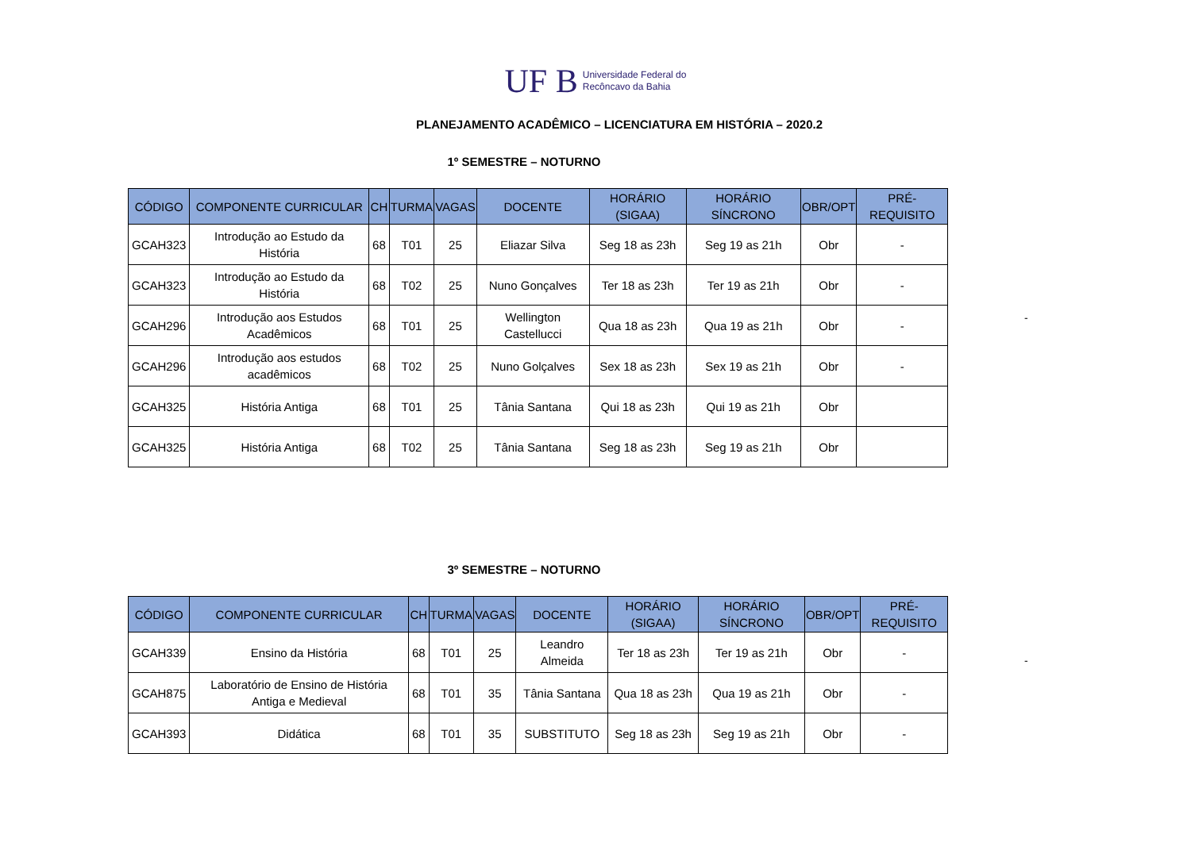UF B Universidade Federal do
Recôncavo da Bahia
PLANEJAMENTO ACADÊMICO – LICENCIATURA EM HISTÓRIA – 2020.2
1º SEMESTRE – NOTURNO
| CÓDIGO | COMPONENTE CURRICULAR | CH | TURMA | VAGAS | DOCENTE | HORÁRIO (SIGAA) | HORÁRIO SÍNCRONO | OBR/OPT | PRÉ-REQUISITO |
| --- | --- | --- | --- | --- | --- | --- | --- | --- | --- |
| GCAH323 | Introdução ao Estudo da História | 68 | T01 | 25 | Eliazar Silva | Seg 18 as 23h | Seg 19 as 21h | Obr | - |
| GCAH323 | Introdução ao Estudo da História | 68 | T02 | 25 | Nuno Gonçalves | Ter 18 as 23h | Ter 19 as 21h | Obr | - |
| GCAH296 | Introdução aos Estudos Acadêmicos | 68 | T01 | 25 | Wellington Castellucci | Qua 18 as 23h | Qua 19 as 21h | Obr | - |
| GCAH296 | Introdução aos estudos acadêmicos | 68 | T02 | 25 | Nuno Golçalves | Sex 18 as 23h | Sex 19 as 21h | Obr | - |
| GCAH325 | História Antiga | 68 | T01 | 25 | Tânia Santana | Qui 18 as 23h | Qui 19 as 21h | Obr | |
| GCAH325 | História Antiga | 68 | T02 | 25 | Tânia Santana | Seg 18 as 23h | Seg 19 as 21h | Obr | |
3º SEMESTRE – NOTURNO
| CÓDIGO | COMPONENTE CURRICULAR | CH | TURMA | VAGAS | DOCENTE | HORÁRIO (SIGAA) | HORÁRIO SÍNCRONO | OBR/OPT | PRÉ-REQUISITO |
| --- | --- | --- | --- | --- | --- | --- | --- | --- | --- |
| GCAH339 | Ensino da História | 68 | T01 | 25 | Leandro Almeida | Ter 18 as 23h | Ter 19 as 21h | Obr | - |
| GCAH875 | Laboratório de Ensino de História Antiga e Medieval | 68 | T01 | 35 | Tânia Santana | Qua 18 as 23h | Qua 19 as 21h | Obr | - |
| GCAH393 | Didática | 68 | T01 | 35 | SUBSTITUTO | Seg 18 as 23h | Seg 19 as 21h | Obr | - |
-
-